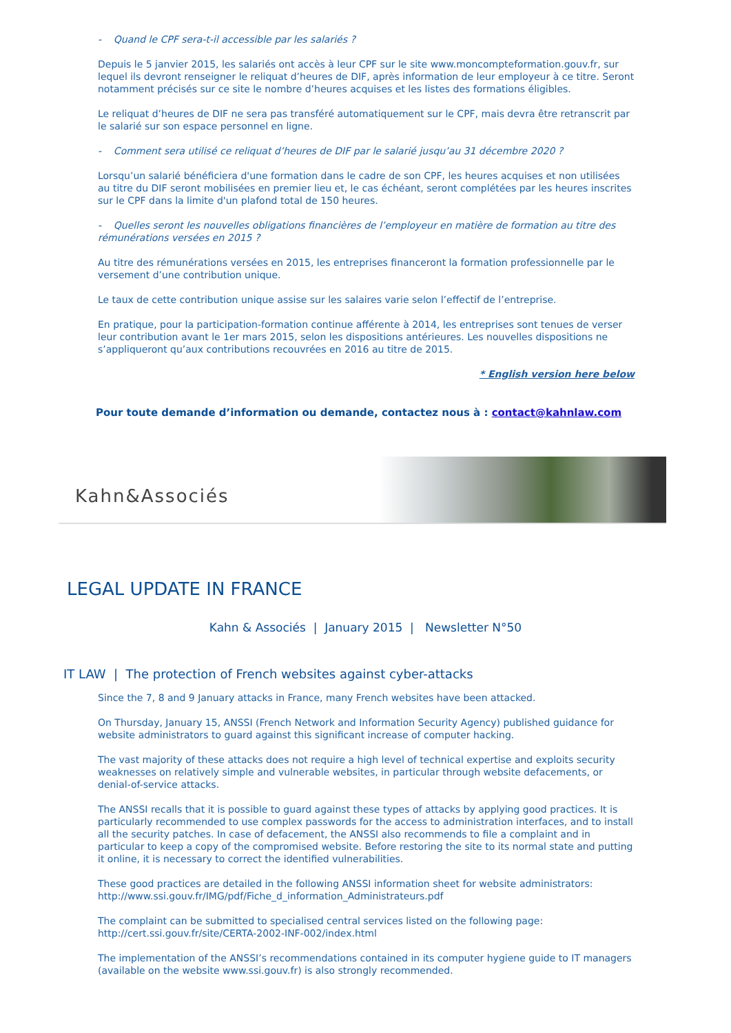- Quand le CPF sera-t-il accessible par les salariés ?
Depuis le 5 janvier 2015, les salariés ont accès à leur CPF sur le site www.moncompteformation.gouv.fr, sur lequel ils devront renseigner le reliquat d’heures de DIF, après information de leur employeur à ce titre. Seront notamment précisés sur ce site le nombre d’heures acquises et les listes des formations éligibles.
Le reliquat d’heures de DIF ne sera pas transféré automatiquement sur le CPF, mais devra être retranscrit par le salarié sur son espace personnel en ligne.
- Comment sera utilisé ce reliquat d’heures de DIF par le salarié jusqu’au 31 décembre 2020 ?
Lorsqu’un salarié bénéficiera d'une formation dans le cadre de son CPF, les heures acquises et non utilisées au titre du DIF seront mobilisées en premier lieu et, le cas échéant, seront complétées par les heures inscrites sur le CPF dans la limite d'un plafond total de 150 heures.
- Quelles seront les nouvelles obligations financières de l’employeur en matière de formation au titre des rémunérations versées en 2015 ?
Au titre des rémunérations versées en 2015, les entreprises financeront la formation professionnelle par le versement d’une contribution unique.
Le taux de cette contribution unique assise sur les salaires varie selon l’effectif de l’entreprise.
En pratique, pour la participation-formation continue afférente à 2014, les entreprises sont tenues de verser leur contribution avant le 1er mars 2015, selon les dispositions antérieures. Les nouvelles dispositions ne s’appliqueront qu’aux contributions recouvrées en 2016 au titre de 2015.
* English version here below
Pour toute demande d’information ou demande, contactez nous à : contact@kahnlaw.com
Kahn&Associés
LEGAL UPDATE IN FRANCE
Kahn & Associés | January 2015 | Newsletter N°50
IT LAW | The protection of French websites against cyber-attacks
Since the 7, 8 and 9 January attacks in France, many French websites have been attacked.
On Thursday, January 15, ANSSI (French Network and Information Security Agency) published guidance for website administrators to guard against this significant increase of computer hacking.
The vast majority of these attacks does not require a high level of technical expertise and exploits security weaknesses on relatively simple and vulnerable websites, in particular through website defacements, or denial-of-service attacks.
The ANSSI recalls that it is possible to guard against these types of attacks by applying good practices. It is particularly recommended to use complex passwords for the access to administration interfaces, and to install all the security patches. In case of defacement, the ANSSI also recommends to file a complaint and in particular to keep a copy of the compromised website. Before restoring the site to its normal state and putting it online, it is necessary to correct the identified vulnerabilities.
These good practices are detailed in the following ANSSI information sheet for website administrators: http://www.ssi.gouv.fr/IMG/pdf/Fiche_d_information_Administrateurs.pdf
The complaint can be submitted to specialised central services listed on the following page: http://cert.ssi.gouv.fr/site/CERTA-2002-INF-002/index.html
The implementation of the ANSSI’s recommendations contained in its computer hygiene guide to IT managers (available on the website www.ssi.gouv.fr) is also strongly recommended.